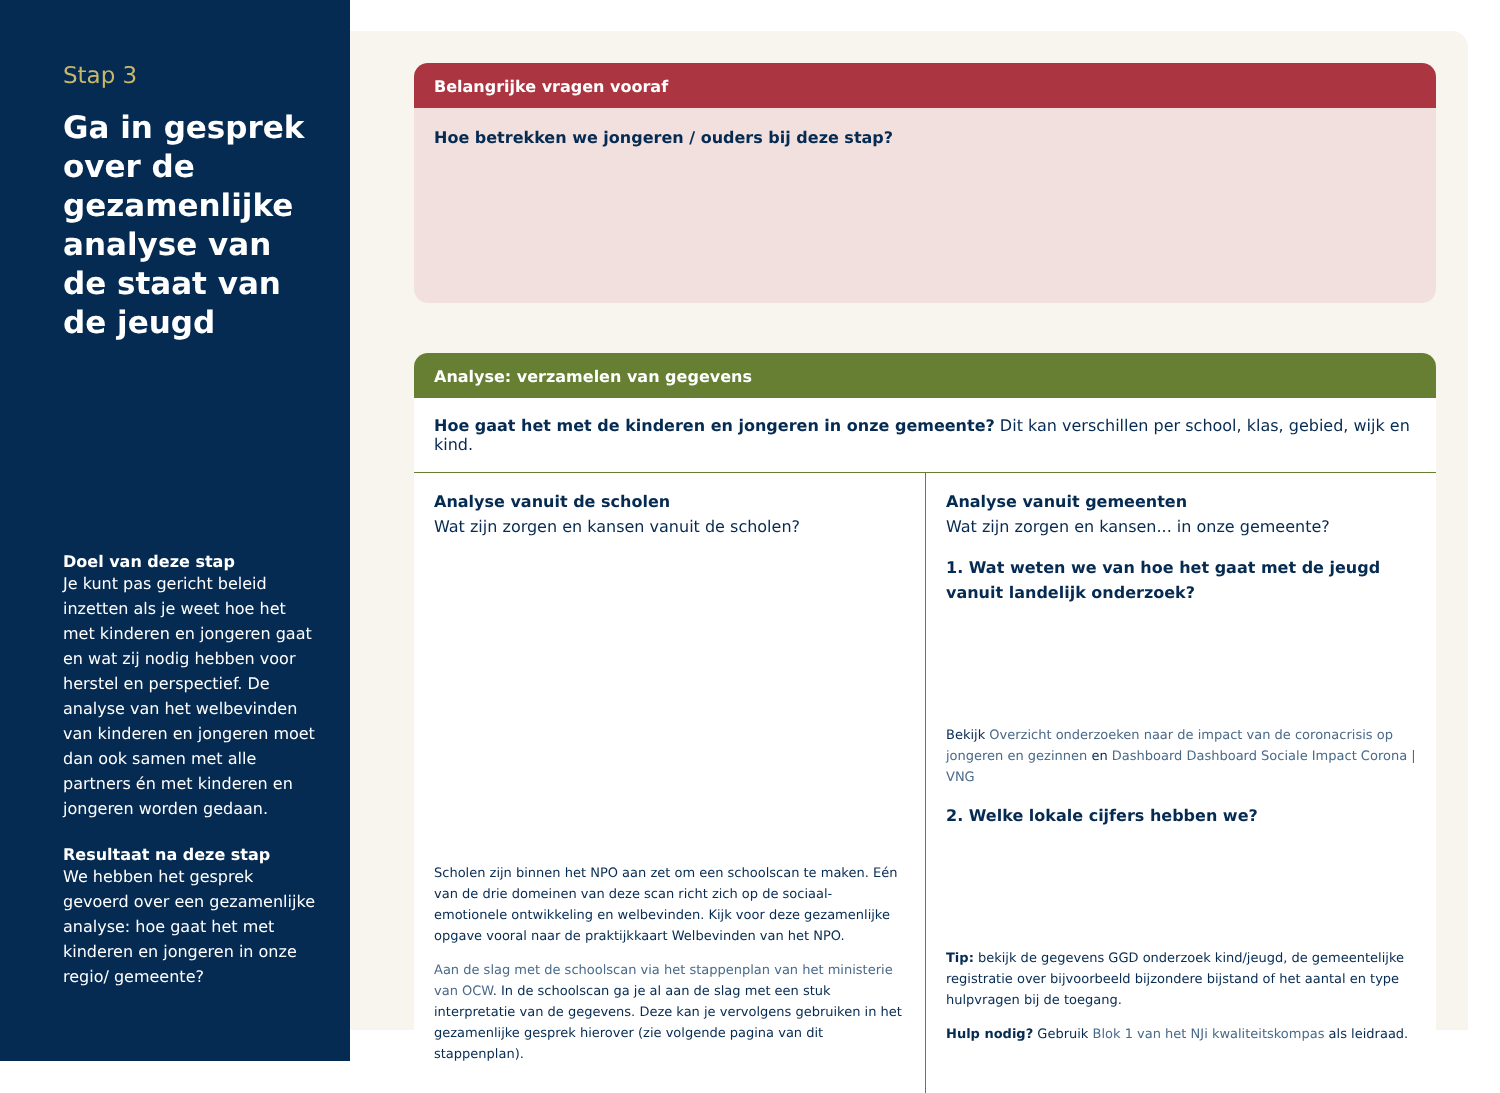Stap 3
Ga in gesprek over de gezamenlijke analyse van de staat van de jeugd
Doel van deze stap
Je kunt pas gericht beleid inzetten als je weet hoe het met kinderen en jongeren gaat en wat zij nodig hebben voor herstel en perspectief. De analyse van het welbevinden van kinderen en jongeren moet dan ook samen met alle partners én met kinderen en jongeren worden gedaan.
Resultaat na deze stap
We hebben het gesprek gevoerd over een gezamenlijke analyse: hoe gaat het met kinderen en jongeren in onze regio/ gemeente?
Belangrijke vragen vooraf
Hoe betrekken we jongeren / ouders bij deze stap?
Analyse: verzamelen van gegevens
Hoe gaat het met de kinderen en jongeren in onze gemeente? Dit kan verschillen per school, klas, gebied, wijk en kind.
Analyse vanuit de scholen
Wat zijn zorgen en kansen vanuit de scholen?
Scholen zijn binnen het NPO aan zet om een schoolscan te maken. Eén van de drie domeinen van deze scan richt zich op de sociaal-emotionele ontwikkeling en welbevinden. Kijk voor deze gezamenlijke opgave vooral naar de praktijkkaart Welbevinden van het NPO.
Aan de slag met de schoolscan via het stappenplan van het ministerie van OCW. In de schoolscan ga je al aan de slag met een stuk interpretatie van de gegevens. Deze kan je vervolgens gebruiken in het gezamenlijke gesprek hierover (zie volgende pagina van dit stappenplan).
Analyse vanuit gemeenten
Wat zijn zorgen en kansen... in onze gemeente?
1. Wat weten we van hoe het gaat met de jeugd vanuit landelijk onderzoek?
Bekijk Overzicht onderzoeken naar de impact van de coronacrisis op jongeren en gezinnen en Dashboard Dashboard Sociale Impact Corona | VNG
2. Welke lokale cijfers hebben we?
Tip: bekijk de gegevens GGD onderzoek kind/jeugd, de gemeentelijke registratie over bijvoorbeeld bijzondere bijstand of het aantal en type hulpvragen bij de toegang.
Hulp nodig? Gebruik Blok 1 van het NJi kwaliteitskompas als leidraad.